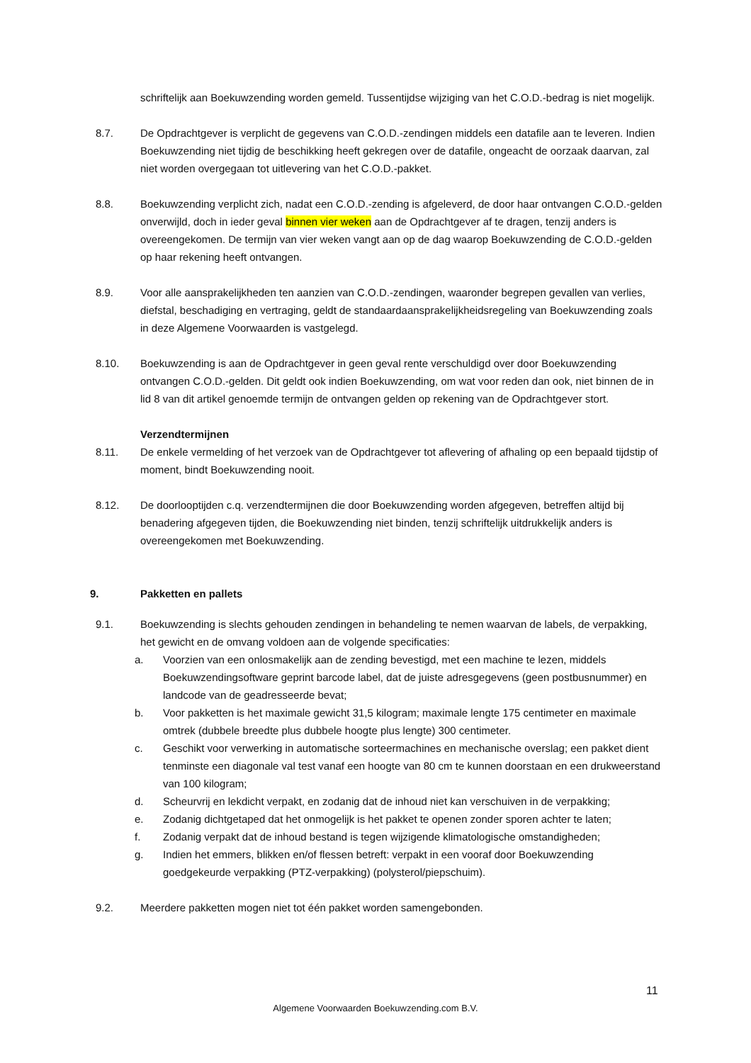schriftelijk aan Boekuwzending worden gemeld. Tussentijdse wijziging van het C.O.D.-bedrag is niet mogelijk.
8.7. De Opdrachtgever is verplicht de gegevens van C.O.D.-zendingen middels een datafile aan te leveren. Indien Boekuwzending niet tijdig de beschikking heeft gekregen over de datafile, ongeacht de oorzaak daarvan, zal niet worden overgegaan tot uitlevering van het C.O.D.-pakket.
8.8. Boekuwzending verplicht zich, nadat een C.O.D.-zending is afgeleverd, de door haar ontvangen C.O.D.-gelden onverwijld, doch in ieder geval binnen vier weken aan de Opdrachtgever af te dragen, tenzij anders is overeengekomen. De termijn van vier weken vangt aan op de dag waarop Boekuwzending de C.O.D.-gelden op haar rekening heeft ontvangen.
8.9. Voor alle aansprakelijkheden ten aanzien van C.O.D.-zendingen, waaronder begrepen gevallen van verlies, diefstal, beschadiging en vertraging, geldt de standaardaansprakelijkheidsregeling van Boekuwzending zoals in deze Algemene Voorwaarden is vastgelegd.
8.10. Boekuwzending is aan de Opdrachtgever in geen geval rente verschuldigd over door Boekuwzending ontvangen C.O.D.-gelden. Dit geldt ook indien Boekuwzending, om wat voor reden dan ook, niet binnen de in lid 8 van dit artikel genoemde termijn de ontvangen gelden op rekening van de Opdrachtgever stort.
Verzendtermijnen
8.11. De enkele vermelding of het verzoek van de Opdrachtgever tot aflevering of afhaling op een bepaald tijdstip of moment, bindt Boekuwzending nooit.
8.12. De doorlooptijden c.q. verzendtermijnen die door Boekuwzending worden afgegeven, betreffen altijd bij benadering afgegeven tijden, die Boekuwzending niet binden, tenzij schriftelijk uitdrukkelijk anders is overeengekomen met Boekuwzending.
9. Pakketten en pallets
9.1. Boekuwzending is slechts gehouden zendingen in behandeling te nemen waarvan de labels, de verpakking, het gewicht en de omvang voldoen aan de volgende specificaties:
a. Voorzien van een onlosmakelijk aan de zending bevestigd, met een machine te lezen, middels Boekuwzendingsoftware geprint barcode label, dat de juiste adresgegevens (geen postbusnummer) en landcode van de geadresseerde bevat;
b. Voor pakketten is het maximale gewicht 31,5 kilogram; maximale lengte 175 centimeter en maximale omtrek (dubbele breedte plus dubbele hoogte plus lengte) 300 centimeter.
c. Geschikt voor verwerking in automatische sorteermachines en mechanische overslag; een pakket dient tenminste een diagonale val test vanaf een hoogte van 80 cm te kunnen doorstaan en een drukweerstand van 100 kilogram;
d. Scheurvrij en lekdicht verpakt, en zodanig dat de inhoud niet kan verschuiven in de verpakking;
e. Zodanig dichtgetaped dat het onmogelijk is het pakket te openen zonder sporen achter te laten;
f. Zodanig verpakt dat de inhoud bestand is tegen wijzigende klimatologische omstandigheden;
g. Indien het emmers, blikken en/of flessen betreft: verpakt in een vooraf door Boekuwzending goedgekeurde verpakking (PTZ-verpakking) (polysterol/piepschuim).
9.2. Meerdere pakketten mogen niet tot één pakket worden samengebonden.
11
Algemene Voorwaarden Boekuwzending.com B.V.